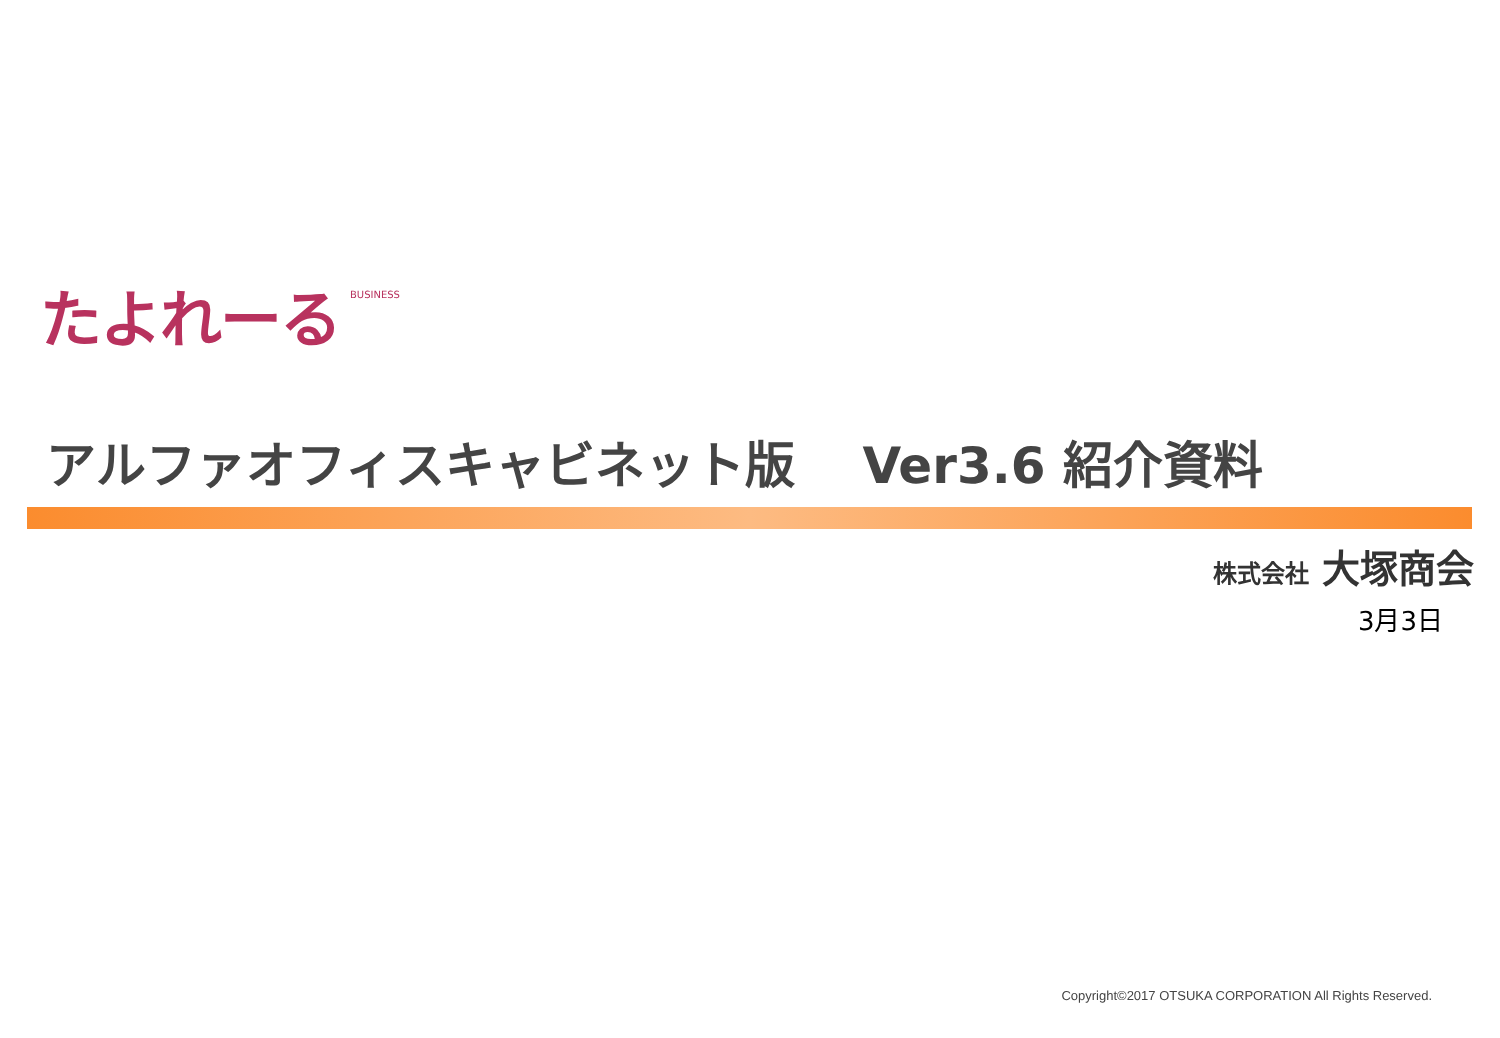たよれーる BUSINESS
アルファオフィスキャビネット版　 Ver3.6 紹介資料
株式会社 大塚商会
3月3日
Copyright©2017 OTSUKA CORPORATION All Rights Reserved.